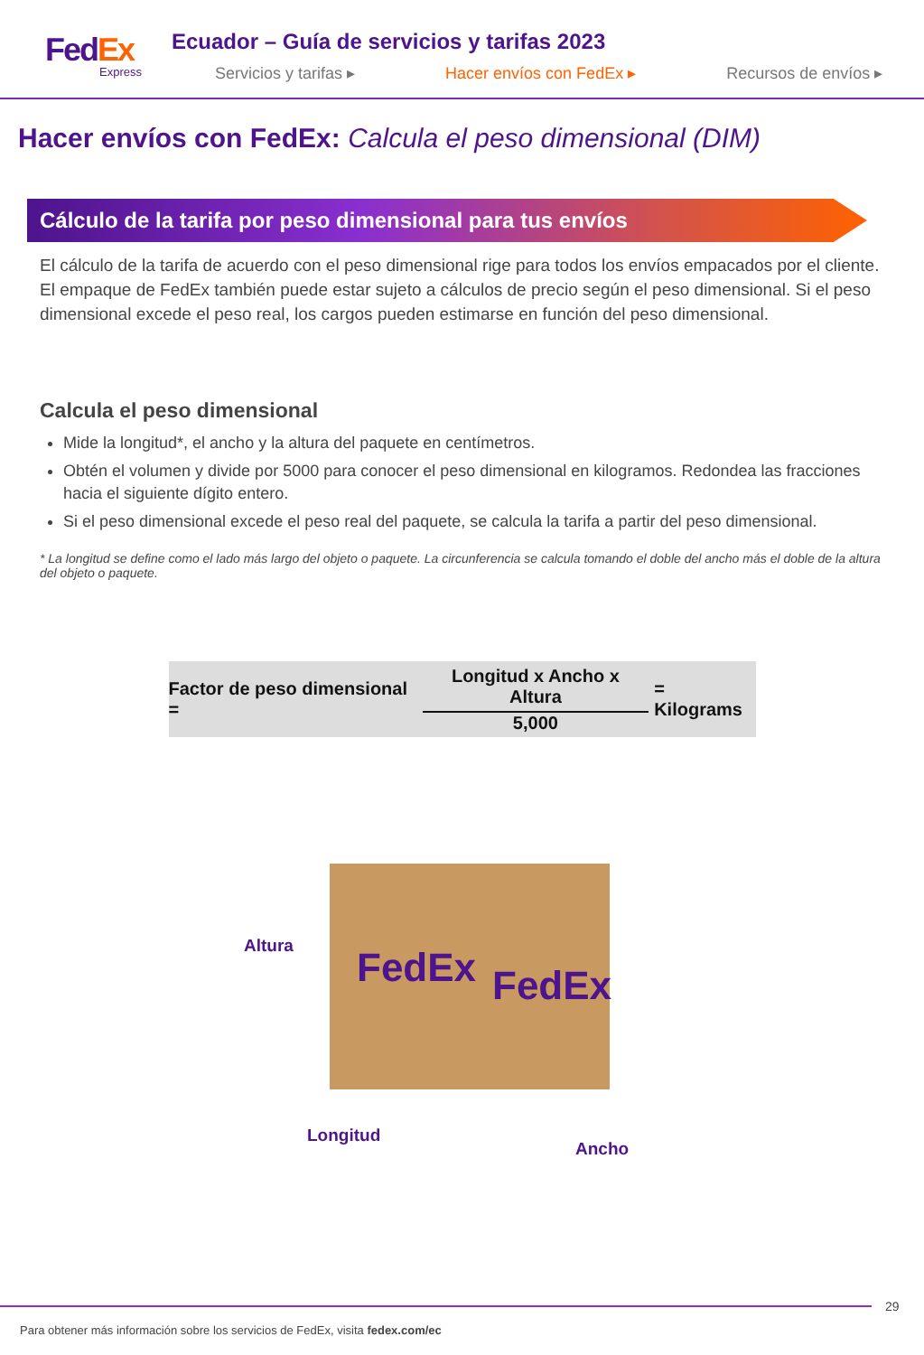FedEx
Express
Ecuador – Guía de servicios y tarifas 2023
Servicios y tarifas ▸ Hacer envíos con FedEx ▸ Recursos de envíos ▸
Hacer envíos con FedEx: Calcula el peso dimensional (DIM)
Cálculo de la tarifa por peso dimensional para tus envíos
El cálculo de la tarifa de acuerdo con el peso dimensional rige para todos los envíos empacados por el cliente. El empaque de FedEx también puede estar sujeto a cálculos de precio según el peso dimensional. Si el peso dimensional excede el peso real, los cargos pueden estimarse en función del peso dimensional.
Calcula el peso dimensional
Mide la longitud*, el ancho y la altura del paquete en centímetros.
Obtén el volumen y divide por 5000 para conocer el peso dimensional en kilogramos. Redondea las fracciones hacia el siguiente dígito entero.
Si el peso dimensional excede el peso real del paquete, se calcula la tarifa a partir del peso dimensional.
* La longitud se define como el lado más largo del objeto o paquete. La circunferencia se calcula tomando el doble del ancho más el doble de la altura del objeto o paquete.
Factor de peso dimensional =
Longitud x Ancho x Altura
5,000
= Kilograms
FedEx FedEx
Altura
Longitud
Ancho
29
Para obtener más información sobre los servicios de FedEx, visita fedex.com/ec